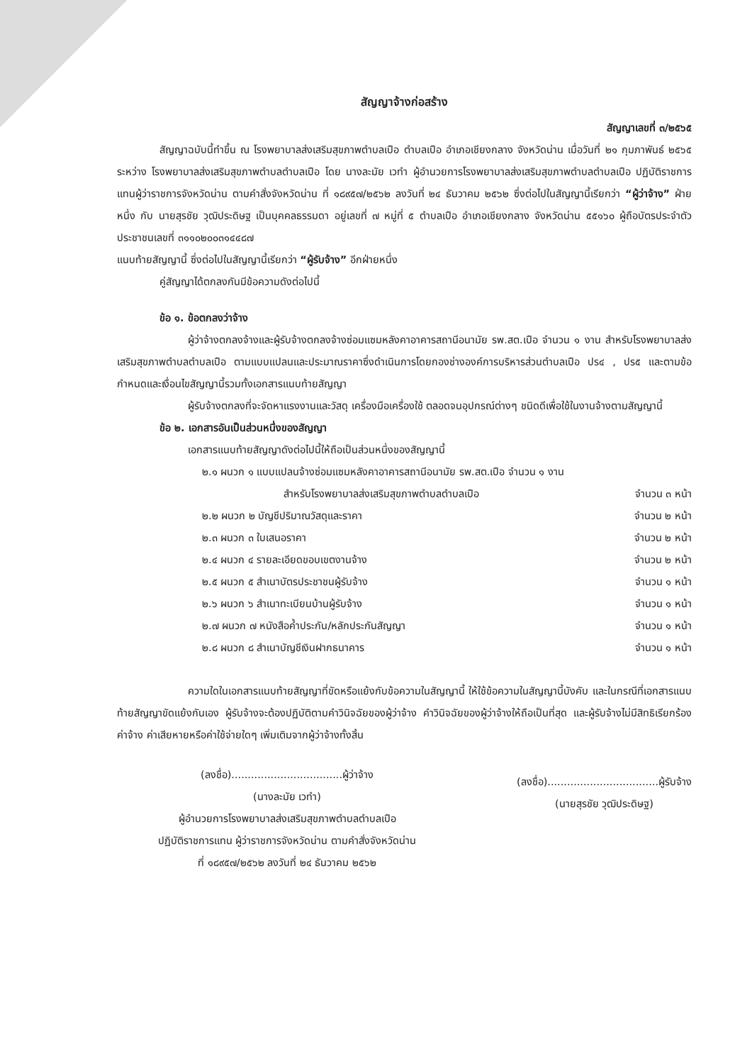สัญญาจ้างก่อสร้าง
สัญญาเลขที่ ๓/๒๕๖๕
สัญญาฉบับนี้ทำขึ้น ณ โรงพยาบาลส่งเสริมสุขภาพตำบลเปือ ตำบลเปือ อำเภอเชียงกลาง จังหวัดน่าน เมื่อวันที่ ๒๑ กุมภาพันธ์ ๒๕๖๕ ระหว่าง โรงพยาบาลส่งเสริมสุขภาพตำบลตำบลเปือ โดย นางละมัย เวทำ ผู้อำนวยการโรงพยาบาลส่งเสริมสุขภาพตำบลตำบลเปือ ปฏิบัติราชการแทนผู้ว่าราชการจังหวัดน่าน ตามคำสั่งจังหวัดน่าน ที่ ๑๘๙๕๗/๒๕๖๒ ลงวันที่ ๒๔ ธันวาคม ๒๕๖๒ ซึ่งต่อไปในสัญญานี้เรียกว่า “ผู้ว่าจ้าง” ฝ่ายหนึ่ง กับ นายสุรชัย วุฒิประดิษฐ เป็นบุคคลธรรมดา อยู่เลขที่ ๗ หมู่ที่ ๕ ตำบลเปือ อำเภอเชียงกลาง จังหวัดน่าน ๕๕๑๖๐ ผู้ถือบัตรประจำตัวประชาชนเลขที่ ๓๑๑๐๒๐๐๓๑๔๔๘๗
แนบท้ายสัญญานี้ ซึ่งต่อไปในสัญญานี้เรียกว่า “ผู้รับจ้าง” อีกฝ่ายหนึ่ง
คู่สัญญาได้ตกลงกันมีข้อความดังต่อไปนี้
ข้อ ๑. ข้อตกลงว่าจ้าง
ผู้ว่าจ้างตกลงจ้างและผู้รับจ้างตกลงจ้างซ่อมแซมหลังคาอาคารสถานีอนามัย รพ.สต.เปือ จำนวน ๑ งาน สำหรับโรงพยาบาลส่งเสริมสุขภาพตำบลตำบลเปือ ตามแบบแปลนและประมาณราคาซึ่งดำเนินการโดยกองช่างองค์การบริหารส่วนตำบลเปือ ปร๔ , ปร๕ และตามข้อกำหนดและเงื่อนไขสัญญานี้รวมทั้งเอกสารแนบท้ายสัญญา
ผู้รับจ้างตกลงที่จะจัดหาแรงงานและวัสดุ เครื่องมือเครื่องใช้ ตลอดจนอุปกรณ์ต่างๆ ชนิดดีเพื่อใช้ในงานจ้างตามสัญญานี้
ข้อ ๒. เอกสารอันเป็นส่วนหนึ่งของสัญญา
เอกสารแนบท้ายสัญญาดังต่อไปนี้ให้ถือเป็นส่วนหนึ่งของสัญญานี้
๒.๑ ผนวก ๑ แบบแปลนจ้างซ่อมแซมหลังคาอาคารสถานีอนามัย รพ.สต.เปือ จำนวน ๑ งาน
สำหรับโรงพยาบาลส่งเสริมสุขภาพตำบลตำบลเปือ จำนวน ๓ หน้า
๒.๒ ผนวก ๒ บัญชีปริมาณวัสดุและราคา จำนวน ๒ หน้า
๒.๓ ผนวก ๓ ใบเสนอราคา จำนวน ๒ หน้า
๒.๔ ผนวก ๔ รายละเอียดขอบเขตงานจ้าง จำนวน ๒ หน้า
๒.๕ ผนวก ๕ สำเนาบัตรประชาชนผู้รับจ้าง จำนวน ๑ หน้า
๒.๖ ผนวก ๖ สำเนาทะเบียนบ้านผู้รับจ้าง จำนวน ๑ หน้า
๒.๗ ผนวก ๗ หนังสือค้ำประกัน/หลักประกันสัญญา จำนวน ๑ หน้า
๒.๘ ผนวก ๘ สำเนาบัญชีเงินฝากธนาคาร จำนวน ๑ หน้า
ความใดในเอกสารแนบท้ายสัญญาที่ขัดหรือแย้งกับข้อความในสัญญานี้ ให้ใช้ข้อความในสัญญานี้บังคับ และในกรณีที่เอกสารแนบท้ายสัญญาขัดแย้งกันเอง ผู้รับจ้างจะต้องปฏิบัติตามคำวินิจฉัยของผู้ว่าจ้าง คำวินิจฉัยของผู้ว่าจ้างให้ถือเป็นที่สุด และผู้รับจ้างไม่มีสิทธิเรียกร้องค่าจ้าง ค่าเสียหายหรือค่าใช้จ่ายใดๆ เพิ่มเติมจากผู้ว่าจ้างทั้งสิ้น
(ลงชื่อ)..................................ผู้ว่าจ้าง
(นางละมัย เวทำ)
ผู้อำนวยการโรงพยาบาลส่งเสริมสุขภาพตำบลตำบลเปือ
ปฏิบัติราชการแทน ผู้ว่าราชการจังหวัดน่าน ตามคำสั่งจังหวัดน่าน
ที่ ๑๘๙๕๗/๒๕๖๒ ลงวันที่ ๒๔ ธันวาคม ๒๕๖๒
(ลงชื่อ)..................................ผู้รับจ้าง
(นายสุรชัย วุฒิประดิษฐ)